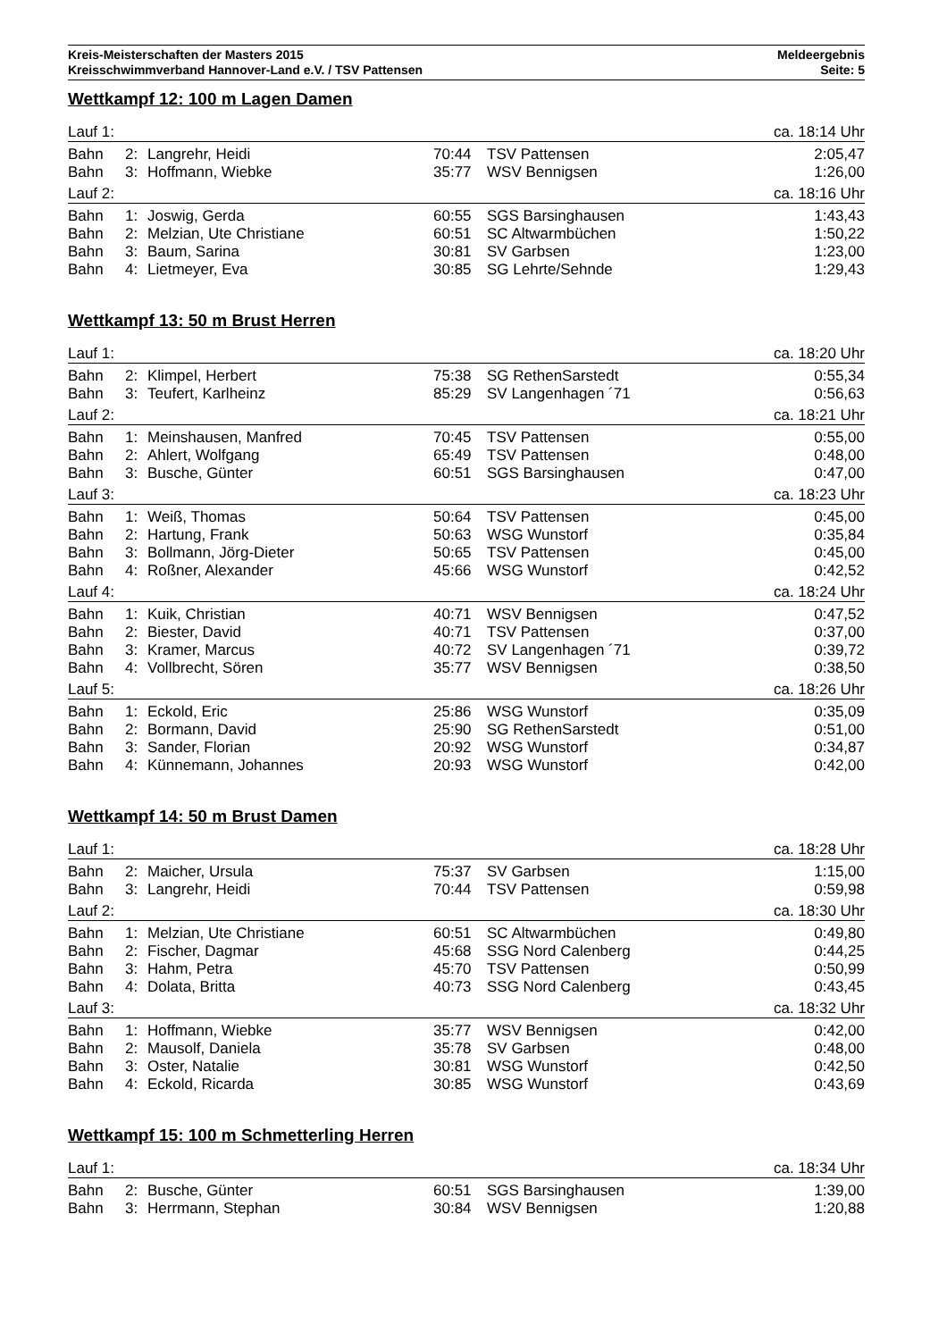Kreis-Meisterschaften der Masters 2015
Kreisschwimmverband Hannover-Land e.V. / TSV Pattensen
Meldeergebnis
Seite: 5
Wettkampf 12: 100 m Lagen Damen
| Lauf 1: | | | | | ca. 18:14 Uhr |
| Bahn | 2: | Langrehr, Heidi | 70:44 | TSV Pattensen | 2:05,47 |
| Bahn | 3: | Hoffmann, Wiebke | 35:77 | WSV Bennigsen | 1:26,00 |
| Lauf 2: | | | | | ca. 18:16 Uhr |
| Bahn | 1: | Joswig, Gerda | 60:55 | SGS Barsinghausen | 1:43,43 |
| Bahn | 2: | Melzian, Ute Christiane | 60:51 | SC Altwarmbüchen | 1:50,22 |
| Bahn | 3: | Baum, Sarina | 30:81 | SV Garbsen | 1:23,00 |
| Bahn | 4: | Lietmeyer, Eva | 30:85 | SG Lehrte/Sehnde | 1:29,43 |
Wettkampf 13: 50 m Brust Herren
| Lauf 1: | | | | | ca. 18:20 Uhr |
| Bahn | 2: | Klimpel, Herbert | 75:38 | SG RethenSarstedt | 0:55,34 |
| Bahn | 3: | Teufert, Karlheinz | 85:29 | SV Langenhagen ´71 | 0:56,63 |
| Lauf 2: | | | | | ca. 18:21 Uhr |
| Bahn | 1: | Meinshausen, Manfred | 70:45 | TSV Pattensen | 0:55,00 |
| Bahn | 2: | Ahlert, Wolfgang | 65:49 | TSV Pattensen | 0:48,00 |
| Bahn | 3: | Busche, Günter | 60:51 | SGS Barsinghausen | 0:47,00 |
| Lauf 3: | | | | | ca. 18:23 Uhr |
| Bahn | 1: | Weiß, Thomas | 50:64 | TSV Pattensen | 0:45,00 |
| Bahn | 2: | Hartung, Frank | 50:63 | WSG Wunstorf | 0:35,84 |
| Bahn | 3: | Bollmann, Jörg-Dieter | 50:65 | TSV Pattensen | 0:45,00 |
| Bahn | 4: | Roßner, Alexander | 45:66 | WSG Wunstorf | 0:42,52 |
| Lauf 4: | | | | | ca. 18:24 Uhr |
| Bahn | 1: | Kuik, Christian | 40:71 | WSV Bennigsen | 0:47,52 |
| Bahn | 2: | Biester, David | 40:71 | TSV Pattensen | 0:37,00 |
| Bahn | 3: | Kramer, Marcus | 40:72 | SV Langenhagen ´71 | 0:39,72 |
| Bahn | 4: | Vollbrecht, Sören | 35:77 | WSV Bennigsen | 0:38,50 |
| Lauf 5: | | | | | ca. 18:26 Uhr |
| Bahn | 1: | Eckold, Eric | 25:86 | WSG Wunstorf | 0:35,09 |
| Bahn | 2: | Bormann, David | 25:90 | SG RethenSarstedt | 0:51,00 |
| Bahn | 3: | Sander, Florian | 20:92 | WSG Wunstorf | 0:34,87 |
| Bahn | 4: | Künnemann, Johannes | 20:93 | WSG Wunstorf | 0:42,00 |
Wettkampf 14: 50 m Brust Damen
| Lauf 1: | | | | | ca. 18:28 Uhr |
| Bahn | 2: | Maicher, Ursula | 75:37 | SV Garbsen | 1:15,00 |
| Bahn | 3: | Langrehr, Heidi | 70:44 | TSV Pattensen | 0:59,98 |
| Lauf 2: | | | | | ca. 18:30 Uhr |
| Bahn | 1: | Melzian, Ute Christiane | 60:51 | SC Altwarmbüchen | 0:49,80 |
| Bahn | 2: | Fischer, Dagmar | 45:68 | SSG Nord Calenberg | 0:44,25 |
| Bahn | 3: | Hahm, Petra | 45:70 | TSV Pattensen | 0:50,99 |
| Bahn | 4: | Dolata, Britta | 40:73 | SSG Nord Calenberg | 0:43,45 |
| Lauf 3: | | | | | ca. 18:32 Uhr |
| Bahn | 1: | Hoffmann, Wiebke | 35:77 | WSV Bennigsen | 0:42,00 |
| Bahn | 2: | Mausolf, Daniela | 35:78 | SV Garbsen | 0:48,00 |
| Bahn | 3: | Oster, Natalie | 30:81 | WSG Wunstorf | 0:42,50 |
| Bahn | 4: | Eckold, Ricarda | 30:85 | WSG Wunstorf | 0:43,69 |
Wettkampf 15: 100 m Schmetterling Herren
| Lauf 1: | | | | | ca. 18:34 Uhr |
| Bahn | 2: | Busche, Günter | 60:51 | SGS Barsinghausen | 1:39,00 |
| Bahn | 3: | Herrmann, Stephan | 30:84 | WSV Bennigsen | 1:20,88 |